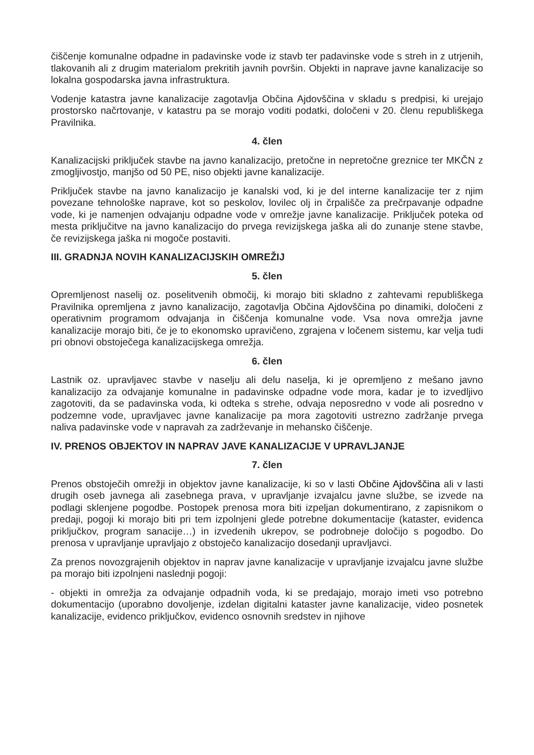čiščenje komunalne odpadne in padavinske vode iz stavb ter padavinske vode s streh in z utrjenih, tlakovanih ali z drugim materialom prekritih javnih površin. Objekti in naprave javne kanalizacije so lokalna gospodarska javna infrastruktura.
Vodenje katastra javne kanalizacije zagotavlja Občina Ajdovščina v skladu s predpisi, ki urejajo prostorsko načrtovanje, v katastru pa se morajo voditi podatki, določeni v 20. členu republiškega Pravilnika.
4. člen
Kanalizacijski priključek stavbe na javno kanalizacijo, pretočne in nepretočne greznice ter MKČN z zmogljivostjo, manjšo od 50 PE, niso objekti javne kanalizacije.
Priključek stavbe na javno kanalizacijo je kanalski vod, ki je del interne kanalizacije ter z njim povezane tehnološke naprave, kot so peskolov, lovilec olj in črpališče za prečrpavanje odpadne vode, ki je namenjen odvajanju odpadne vode v omrežje javne kanalizacije. Priključek poteka od mesta priključitve na javno kanalizacijo do prvega revizijskega jaška ali do zunanje stene stavbe, če revizijskega jaška ni mogoče postaviti.
III. GRADNJA NOVIH KANALIZACIJSKIH OMREŽIJ
5. člen
Opremljenost naselij oz. poselitvenih območij, ki morajo biti skladno z zahtevami republiškega Pravilnika opremljena z javno kanalizacijo, zagotavlja Občina Ajdovščina po dinamiki, določeni z operativnim programom odvajanja in čiščenja komunalne vode. Vsa nova omrežja javne kanalizacije morajo biti, če je to ekonomsko upravičeno, zgrajena v ločenem sistemu, kar velja tudi pri obnovi obstoječega kanalizacijskega omrežja.
6. člen
Lastnik oz. upravljavec stavbe v naselju ali delu naselja, ki je opremljeno z mešano javno kanalizacijo za odvajanje komunalne in padavinske odpadne vode mora, kadar je to izvedljivo zagotoviti, da se padavinska voda, ki odteka s strehe, odvaja neposredno v vode ali posredno v podzemne vode, upravljavec javne kanalizacije pa mora zagotoviti ustrezno zadržanje prvega naliva padavinske vode v napravah za zadrževanje in mehansko čiščenje.
IV. PRENOS OBJEKTOV IN NAPRAV JAVE KANALIZACIJE V UPRAVLJANJE
7. člen
Prenos obstoječih omrežji in objektov javne kanalizacije, ki so v lasti Občine Ajdovščina ali v lasti drugih oseb javnega ali zasebnega prava, v upravljanje izvajalcu javne službe, se izvede na podlagi sklenjene pogodbe. Postopek prenosa mora biti izpeljan dokumentirano, z zapisnikom o predaji, pogoji ki morajo biti pri tem izpolnjeni glede potrebne dokumentacije (kataster, evidenca priključkov, program sanacije…) in izvedenih ukrepov, se podrobneje določijo s pogodbo. Do prenosa v upravljanje upravljajo z obstoječo kanalizacijo dosedanji upravljavci.
Za prenos novozgrajenih objektov in naprav javne kanalizacije v upravljanje izvajalcu javne službe pa morajo biti izpolnjeni naslednji pogoji:
- objekti in omrežja za odvajanje odpadnih voda, ki se predajajo, morajo imeti vso potrebno dokumentacijo (uporabno dovoljenje, izdelan digitalni kataster javne kanalizacije, video posnetek kanalizacije, evidenco priključkov, evidenco osnovnih sredstev in njihove